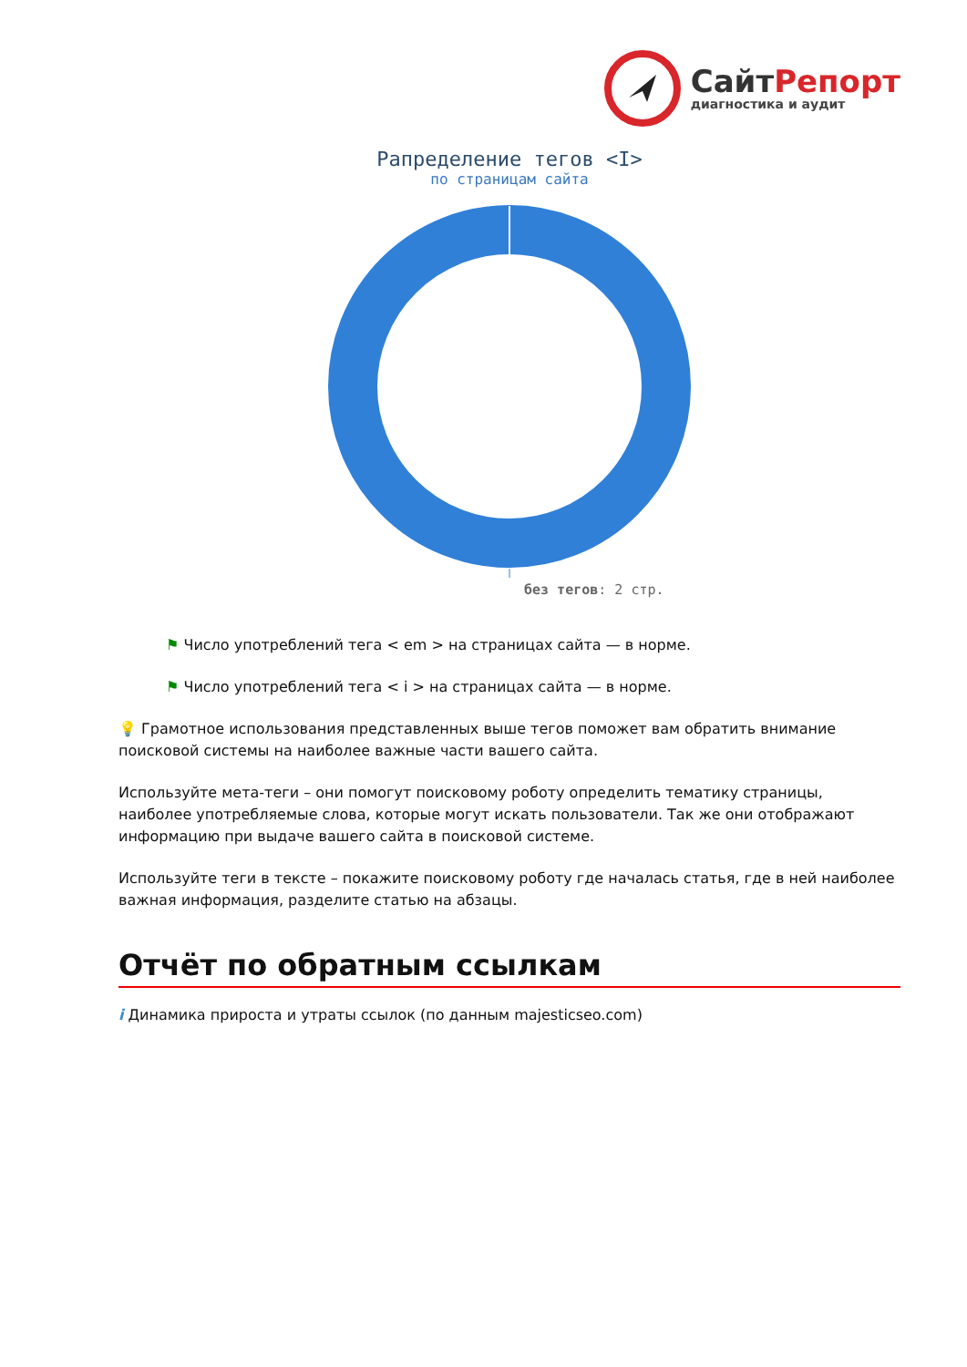СайтРепорт
диагностика и аудит
Рапределение тегов <I>
по страницам сайта
без тегов: 2 стр.
⚑ Число употреблений тега < em > на страницах сайта — в норме.
⚑ Число употреблений тега < i > на страницах сайта — в норме.
💡 Грамотное использования представленных выше тегов поможет вам обратить внимание поисковой системы на наиболее важные части вашего сайта.
Используйте мета-теги – они помогут поисковому роботу определить тематику страницы, наиболее употребляемые слова, которые могут искать пользователи. Так же они отображают информацию при выдаче вашего сайта в поисковой системе.
Используйте теги в тексте – покажите поисковому роботу где началась статья, где в ней наиболее важная информация, разделите статью на абзацы.
Отчёт по обратным ссылкам
i Динамика прироста и утраты ссылок (по данным majesticseo.com)